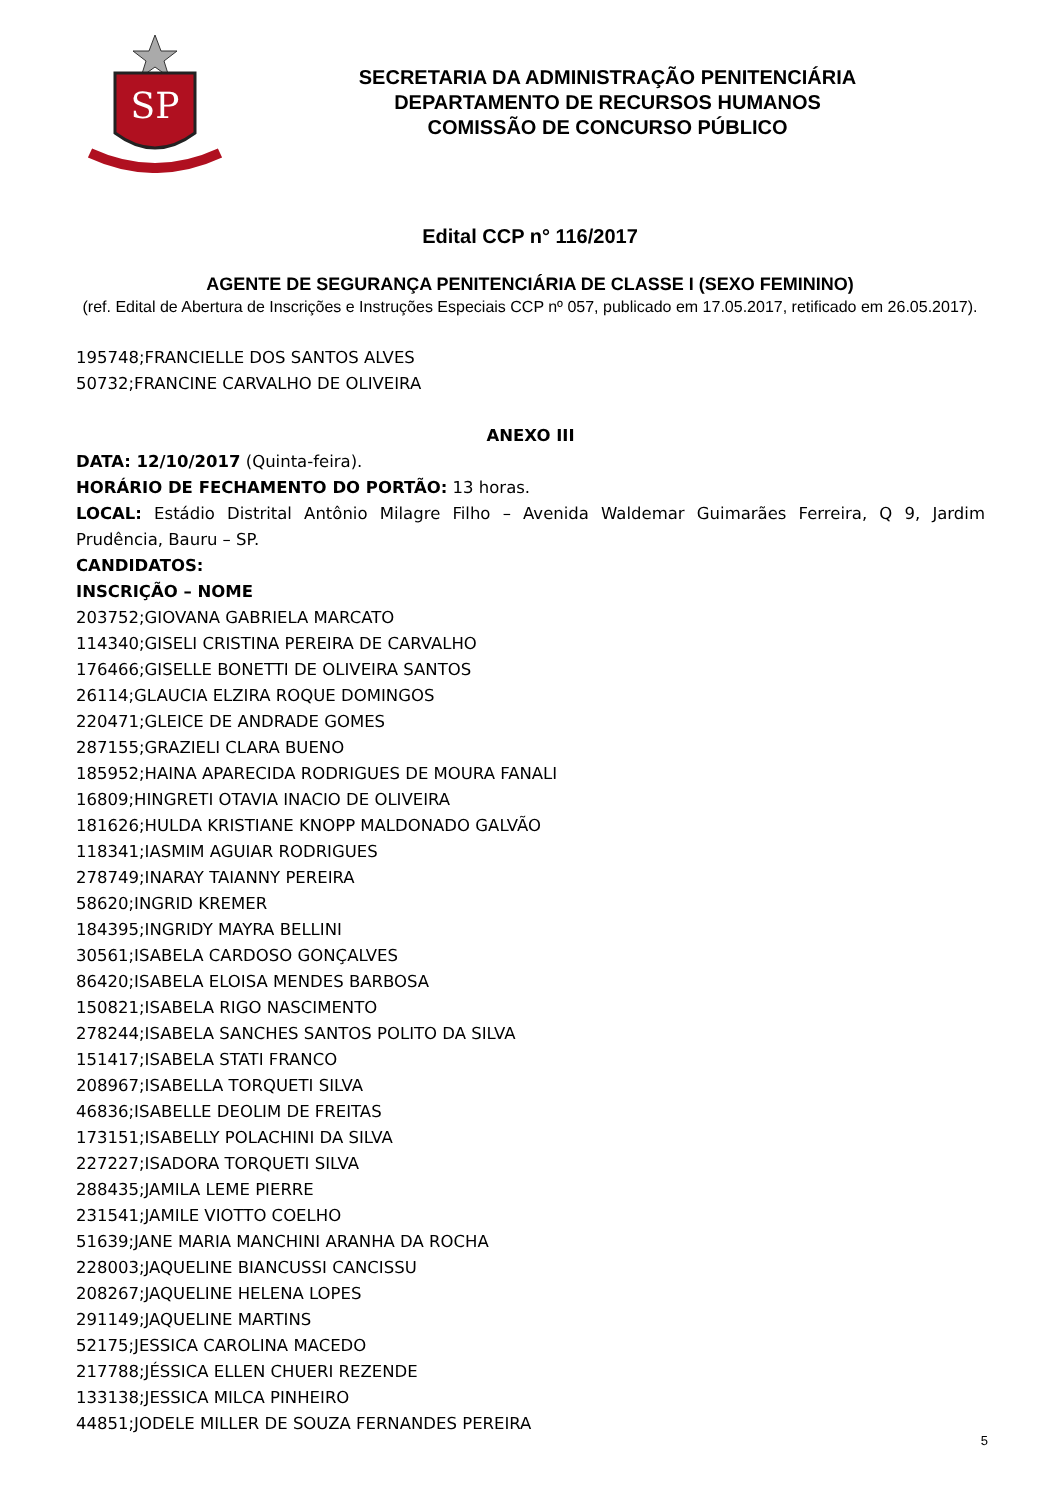SP
SECRETARIA DA ADMINISTRAÇÃO PENITENCIÁRIA
DEPARTAMENTO DE RECURSOS HUMANOS
COMISSÃO DE CONCURSO PÚBLICO
Edital CCP n° 116/2017
AGENTE DE SEGURANÇA PENITENCIÁRIA DE CLASSE I (SEXO FEMININO)
(ref. Edital de Abertura de Inscrições e Instruções Especiais CCP nº 057, publicado em 17.05.2017, retificado em 26.05.2017).
195748;FRANCIELLE DOS SANTOS ALVES
50732;FRANCINE CARVALHO DE OLIVEIRA
ANEXO III
DATA: 12/10/2017 (Quinta-feira).
HORÁRIO DE FECHAMENTO DO PORTÃO: 13 horas.
LOCAL: Estádio Distrital Antônio Milagre Filho – Avenida Waldemar Guimarães Ferreira, Q 9, Jardim Prudência, Bauru – SP.
CANDIDATOS:
INSCRIÇÃO – NOME
203752;GIOVANA GABRIELA MARCATO
114340;GISELI CRISTINA PEREIRA DE CARVALHO
176466;GISELLE BONETTI DE OLIVEIRA SANTOS
26114;GLAUCIA ELZIRA ROQUE DOMINGOS
220471;GLEICE DE ANDRADE GOMES
287155;GRAZIELI CLARA BUENO
185952;HAINA APARECIDA RODRIGUES DE MOURA FANALI
16809;HINGRETI OTAVIA INACIO DE OLIVEIRA
181626;HULDA KRISTIANE KNOPP MALDONADO GALVÃO
118341;IASMIM AGUIAR RODRIGUES
278749;INARAY TAIANNY PEREIRA
58620;INGRID KREMER
184395;INGRIDY MAYRA BELLINI
30561;ISABELA CARDOSO GONÇALVES
86420;ISABELA ELOISA MENDES BARBOSA
150821;ISABELA RIGO NASCIMENTO
278244;ISABELA SANCHES SANTOS POLITO DA SILVA
151417;ISABELA STATI FRANCO
208967;ISABELLA TORQUETI SILVA
46836;ISABELLE DEOLIM DE FREITAS
173151;ISABELLY POLACHINI DA SILVA
227227;ISADORA TORQUETI SILVA
288435;JAMILA LEME PIERRE
231541;JAMILE VIOTTO COELHO
51639;JANE MARIA MANCHINI ARANHA DA ROCHA
228003;JAQUELINE BIANCUSSI CANCISSU
208267;JAQUELINE HELENA LOPES
291149;JAQUELINE MARTINS
52175;JESSICA CAROLINA MACEDO
217788;JÉSSICA ELLEN CHUERI REZENDE
133138;JESSICA MILCA PINHEIRO
44851;JODELE MILLER DE SOUZA FERNANDES PEREIRA
5